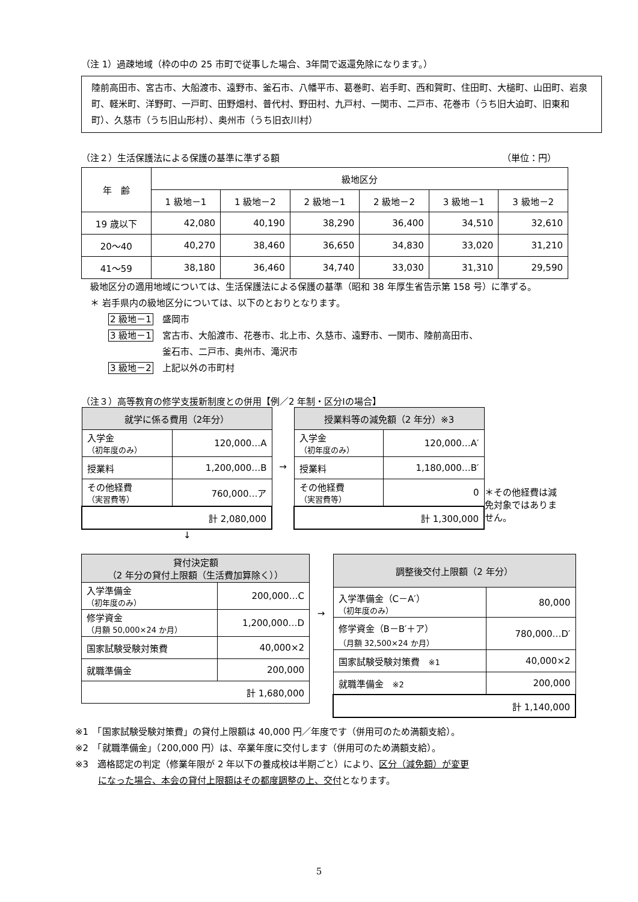（注 1）過疎地域（枠の中の 25 市町で従事した場合、3年間で返還免除になります。）
陸前高田市、宮古市、大船渡市、遠野市、釜石市、八幡平市、葛巻町、岩手町、西和賀町、住田町、大槌町、山田町、岩泉町、軽米町、洋野町、一戸町、田野畑村、普代村、野田村、九戸村、一関市、二戸市、花巻市（うち旧大迫町、旧東和町）、久慈市（うち旧山形村）、奥州市（うち旧衣川村）
（注２）生活保護法による保護の基準に準ずる額 （単位：円）
| 年 齢 | 級地区分 | | | | | |
| --- | --- | --- | --- | --- | --- | --- |
| | 1 級地－1 | 1 級地－2 | 2 級地－1 | 2 級地－2 | 3 級地－1 | 3 級地－2 |
| 19 歳以下 | 42,080 | 40,190 | 38,290 | 36,400 | 34,510 | 32,610 |
| 20～40 | 40,270 | 38,460 | 36,650 | 34,830 | 33,020 | 31,210 |
| 41～59 | 38,180 | 36,460 | 34,740 | 33,030 | 31,310 | 29,590 |
　級地区分の適用地域については、生活保護法による保護の基準（昭和 38 年厚生省告示第 158 号）に準ずる。
　＊ 岩手県内の級地区分については、以下のとおりとなります。
2 級地－1　盛岡市
3 級地－1　宮古市、大船渡市、花巻市、北上市、久慈市、遠野市、一関市、陸前高田市、
釜石市、二戸市、奥州市、滝沢市
3 級地－2　上記以外の市町村
（注３）高等教育の修学支援新制度との併用【例／2 年制・区分Ⅰの場合】
| 就学に係る費用（2年分） | |
| --- | --- |
| 入学金 （初年度のみ） | 120,000…A |
| 授業料 | 1,200,000…B |
| その他経費 （実習費等） | 760,000…ア |
| 計 2,080,000 | |
→
| 授業料等の減免額（2 年分）※3 | |
| --- | --- |
| 入学金 （初年度のみ） | 120,000…A′ |
| 授業料 | 1,180,000…B′ |
| その他経費 （実習費等） | 0 |
| 計 1,300,000 | |
＊その他経費は減免対象ではありません。
↓
| 貸付決定額 （2 年分の貸付上限額（生活費加算除く）） | |
| --- | --- |
| 入学準備金 （初年度のみ） | 200,000…C |
| 修学資金 （月額 50,000×24 か月） | 1,200,000…D |
| 国家試験受験対策費 | 40,000×2 |
| 就職準備金 | 200,000 |
| 計 1,680,000 | |
→
| 調整後交付上限額（2 年分） | |
| --- | --- |
| 入学準備金（C－A′） （初年度のみ） | 80,000 |
| 修学資金（B－B′＋ア） （月額 32,500×24 か月） | 780,000…D′ |
| 国家試験受験対策費 ※1 | 40,000×2 |
| 就職準備金 ※2 | 200,000 |
| 計 1,140,000 | |
※1　「国家試験受験対策費」の貸付上限額は 40,000 円／年度です（併用可のため満額支給）。
※2　「就職準備金」（200,000 円）は、卒業年度に交付します（併用可のため満額支給）。
※3　適格認定の判定（修業年限が 2 年以下の養成校は半期ごと）により、区分（減免額）が変更
になった場合、本会の貸付上限額はその都度調整の上、交付となります。
5